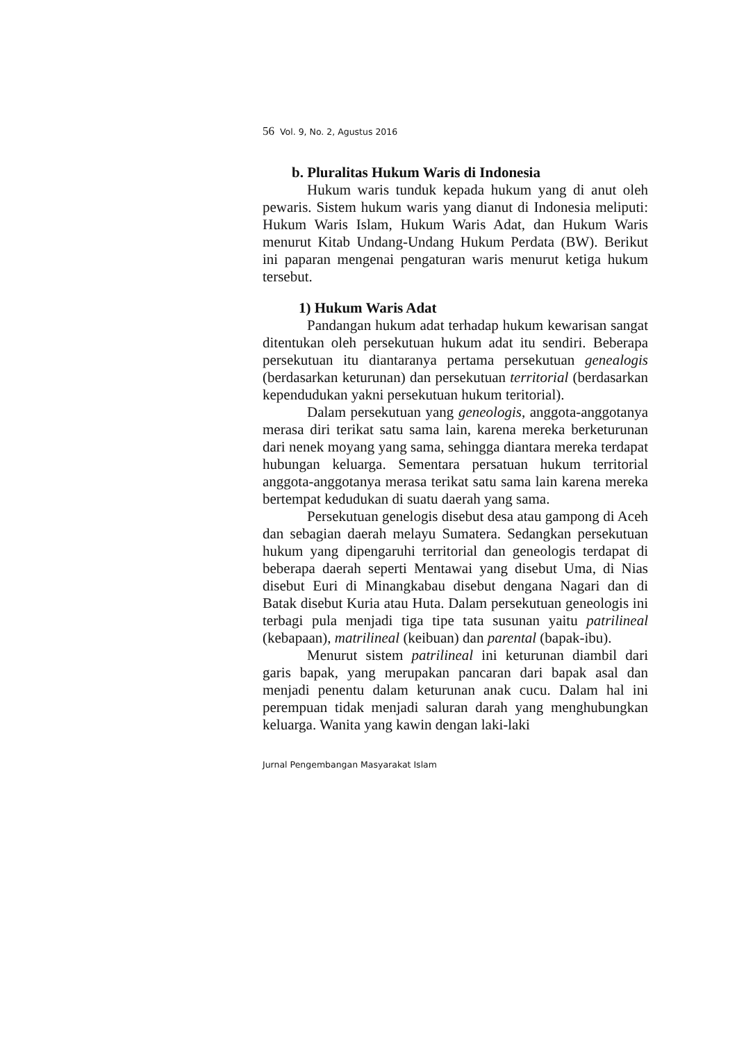56 Vol. 9, No. 2, Agustus 2016
b. Pluralitas Hukum Waris di Indonesia
Hukum waris tunduk kepada hukum yang di anut oleh pewaris. Sistem hukum waris yang dianut di Indonesia meliputi: Hukum Waris Islam, Hukum Waris Adat, dan Hukum Waris menurut Kitab Undang-Undang Hukum Perdata (BW). Berikut ini paparan mengenai pengaturan waris menurut ketiga hukum tersebut.
1) Hukum Waris Adat
Pandangan hukum adat terhadap hukum kewarisan sangat ditentukan oleh persekutuan hukum adat itu sendiri. Beberapa persekutuan itu diantaranya pertama persekutuan genealogis (berdasarkan keturunan) dan persekutuan territorial (berdasarkan kependudukan yakni persekutuan hukum teritorial).
Dalam persekutuan yang geneologis, anggota-anggotanya merasa diri terikat satu sama lain, karena mereka berketurunan dari nenek moyang yang sama, sehingga diantara mereka terdapat hubungan keluarga. Sementara persatuan hukum territorial anggota-anggotanya merasa terikat satu sama lain karena mereka bertempat kedudukan di suatu daerah yang sama.
Persekutuan genelogis disebut desa atau gampong di Aceh dan sebagian daerah melayu Sumatera. Sedangkan persekutuan hukum yang dipengaruhi territorial dan geneologis terdapat di beberapa daerah seperti Mentawai yang disebut Uma, di Nias disebut Euri di Minangkabau disebut dengana Nagari dan di Batak disebut Kuria atau Huta. Dalam persekutuan geneologis ini terbagi pula menjadi tiga tipe tata susunan yaitu patrilineal (kebapaan), matrilineal (keibuan) dan parental (bapak-ibu).
Menurut sistem patrilineal ini keturunan diambil dari garis bapak, yang merupakan pancaran dari bapak asal dan menjadi penentu dalam keturunan anak cucu. Dalam hal ini perempuan tidak menjadi saluran darah yang menghubungkan keluarga. Wanita yang kawin dengan laki-laki
Jurnal Pengembangan Masyarakat Islam